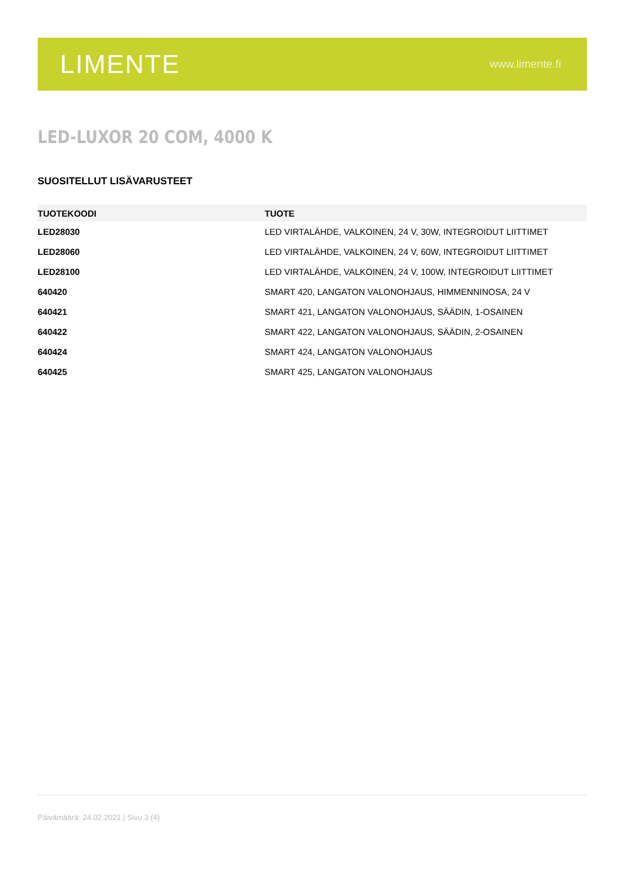LIMENTE www.limente.fi
LED-LUXOR 20 COM, 4000 K
SUOSITELLUT LISÄVARUSTEET
| TUOTEKOODI | TUOTE |
| --- | --- |
| LED28030 | LED VIRTALÄHDE, VALKOINEN, 24 V, 30W, INTEGROIDUT LIITTIMET |
| LED28060 | LED VIRTALÄHDE, VALKOINEN, 24 V, 60W, INTEGROIDUT LIITTIMET |
| LED28100 | LED VIRTALÄHDE, VALKOINEN, 24 V, 100W, INTEGROIDUT LIITTIMET |
| 640420 | SMART 420, LANGATON VALONOHJAUS, HIMMENNINOSA, 24 V |
| 640421 | SMART 421, LANGATON VALONOHJAUS, SÄÄDIN, 1-OSAINEN |
| 640422 | SMART 422, LANGATON VALONOHJAUS, SÄÄDIN, 2-OSAINEN |
| 640424 | SMART 424, LANGATON VALONOHJAUS |
| 640425 | SMART 425, LANGATON VALONOHJAUS |
Päivämäärä: 24.02.2021 | Sivu 3 (4)